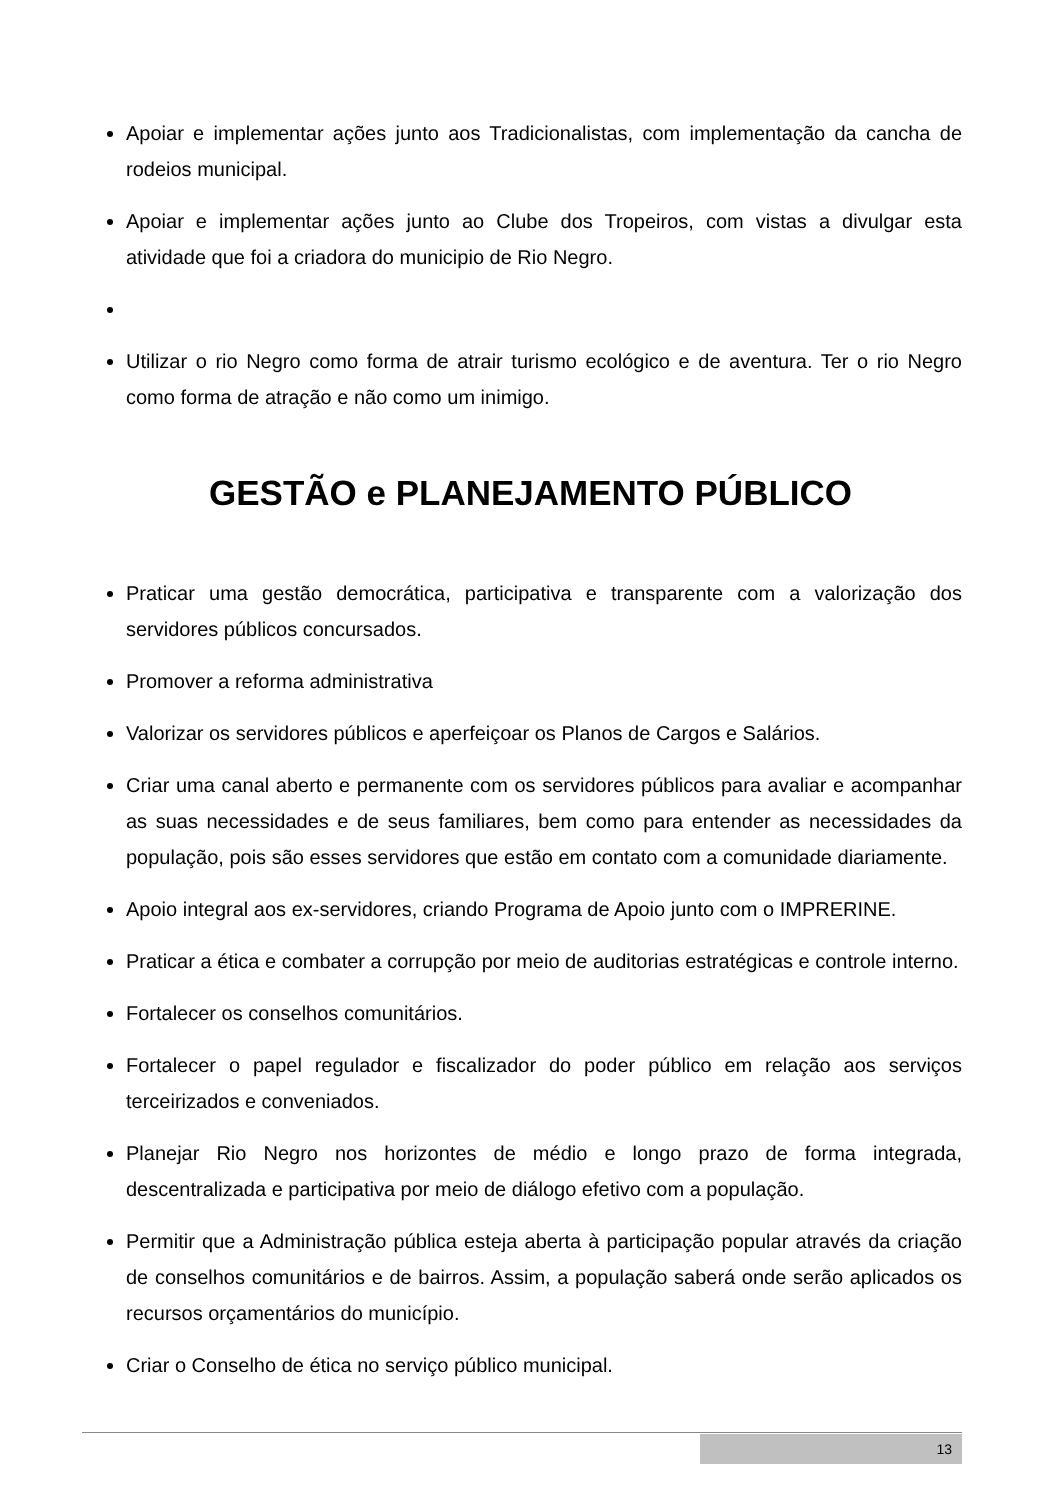Apoiar e implementar ações junto aos Tradicionalistas, com implementação da cancha de rodeios municipal.
Apoiar e implementar ações junto ao Clube dos Tropeiros, com vistas a divulgar esta atividade que foi a criadora do municipio de Rio Negro.
Utilizar o rio Negro como forma de atrair turismo ecológico e de aventura. Ter o rio Negro como forma de atração e não como um inimigo.
GESTÃO e PLANEJAMENTO PÚBLICO
Praticar uma gestão democrática, participativa e transparente com a valorização dos servidores públicos concursados.
Promover a reforma administrativa
Valorizar os servidores públicos e aperfeiçoar os Planos de Cargos e Salários.
Criar uma canal aberto e permanente com os servidores públicos para avaliar e acompanhar as suas necessidades e de seus familiares, bem como para entender as necessidades da população, pois são esses servidores que estão em contato com a comunidade diariamente.
Apoio integral aos ex-servidores, criando Programa de Apoio junto com o IMPRERINE.
Praticar a ética e combater a corrupção por meio de auditorias estratégicas e controle interno.
Fortalecer os conselhos comunitários.
Fortalecer o papel regulador e fiscalizador do poder público em relação aos serviços terceirizados e conveniados.
Planejar Rio Negro nos horizontes de médio e longo prazo de forma integrada, descentralizada e participativa por meio de diálogo efetivo com a população.
Permitir que a Administração pública esteja aberta à participação popular através da criação de conselhos comunitários e de bairros. Assim, a população saberá onde serão aplicados os recursos orçamentários do município.
Criar o Conselho de ética no serviço público municipal.
13